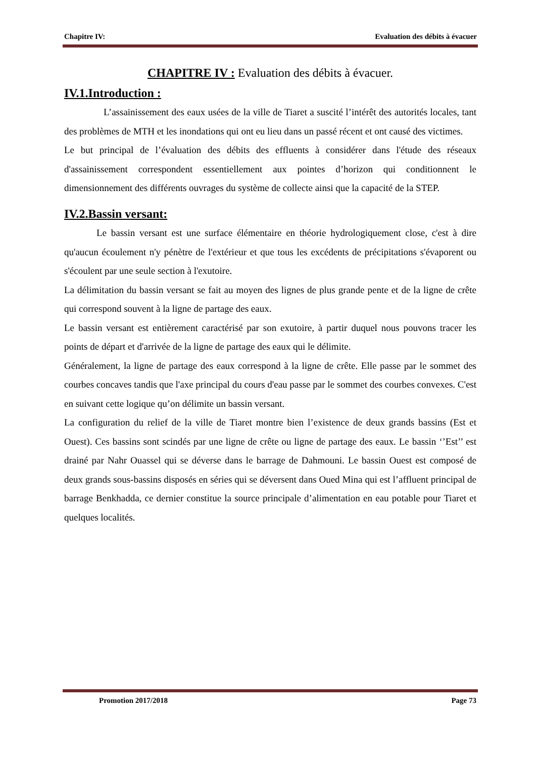Chapitre IV: Evaluation des débits à évacuer
CHAPITRE IV : Evaluation des débits à évacuer.
IV.1.Introduction :
L’assainissement des eaux usées de la ville de Tiaret a suscité l’intérêt des autorités locales, tant des problèmes de MTH et les inondations qui ont eu lieu dans un passé récent et ont causé des victimes.
Le but principal de l’évaluation des débits des effluents à considérer dans l'étude des réseaux d'assainissement correspondent essentiellement aux pointes d’horizon qui conditionnent le dimensionnement des différents ouvrages du système de collecte ainsi que la capacité de la STEP.
IV.2.Bassin versant:
Le bassin versant est une surface élémentaire en théorie hydrologiquement close, c'est à dire qu'aucun écoulement n'y pénètre de l'extérieur et que tous les excédents de précipitations s'évaporent ou s'écoulent par une seule section à l'exutoire.
La délimitation du bassin versant se fait au moyen des lignes de plus grande pente et de la ligne de crête qui correspond souvent à la ligne de partage des eaux.
Le bassin versant est entièrement caractérisé par son exutoire, à partir duquel nous pouvons tracer les points de départ et d'arrivée de la ligne de partage des eaux qui le délimite.
Généralement, la ligne de partage des eaux correspond à la ligne de crête. Elle passe par le sommet des courbes concaves tandis que l'axe principal du cours d'eau passe par le sommet des courbes convexes. C'est en suivant cette logique qu’on délimite un bassin versant.
La configuration du relief de la ville de Tiaret montre bien l’existence de deux grands bassins (Est et Ouest). Ces bassins sont scindés par une ligne de crête ou ligne de partage des eaux. Le bassin ‘’Est’’ est drainé par Nahr Ouassel qui se déverse dans le barrage de Dahmouni. Le bassin Ouest est composé de deux grands sous-bassins disposés en séries qui se déversent dans Oued Mina qui est l’affluent principal de barrage Benkhadda, ce dernier constitue la source principale d’alimentation en eau potable pour Tiaret et quelques localités.
Promotion 2017/2018 Page 73